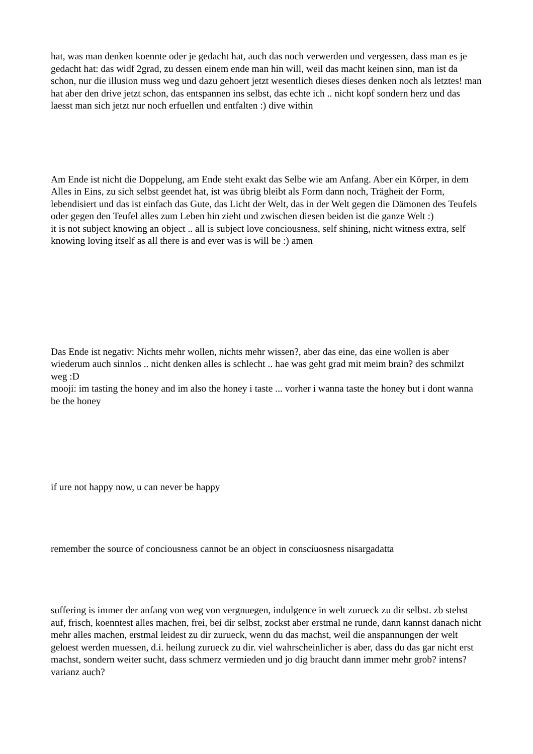hat, was man denken koennte oder je gedacht hat, auch das noch verwerden und vergessen, dass man es je gedacht hat: das widf 2grad, zu dessen einem ende man hin will, weil das macht keinen sinn, man ist da schon, nur die illusion muss weg und dazu gehoert jetzt wesentlich dieses dieses denken noch als letztes! man hat aber den drive jetzt schon, das entspannen ins selbst, das echte ich .. nicht kopf sondern herz und das laesst man sich jetzt nur noch erfuellen und entfalten :) dive within
Am Ende ist nicht die Doppelung, am Ende steht exakt das Selbe wie am Anfang. Aber ein Körper, in dem Alles in Eins, zu sich selbst geendet hat, ist was übrig bleibt als Form dann noch, Trägheit der Form, lebendisiert und das ist einfach das Gute, das Licht der Welt, das in der Welt gegen die Dämonen des Teufels oder gegen den Teufel alles zum Leben hin zieht und zwischen diesen beiden ist die ganze Welt :)
it is not subject knowing an object .. all is subject love conciousness, self shining, nicht witness extra, self knowing loving itself as all there is and ever was is will be :) amen
Das Ende ist negativ: Nichts mehr wollen, nichts mehr wissen?, aber das eine, das eine wollen is aber wiederum auch sinnlos .. nicht denken alles is schlecht .. hae was geht grad mit meim brain? des schmilzt weg :D
mooji: im tasting the honey and im also the honey i taste ... vorher i wanna taste the honey but i dont wanna be the honey
if ure not happy now, u can never be happy
remember the source of conciousness cannot be an object in consciuosness nisargadatta
suffering is immer der anfang von weg von vergnuegen, indulgence in welt zurueck zu dir selbst. zb stehst auf, frisch, koenntest alles machen, frei, bei dir selbst, zockst aber erstmal ne runde, dann kannst danach nicht mehr alles machen, erstmal leidest zu dir zurueck, wenn du das machst, weil die anspannungen der welt geloest werden muessen, d.i. heilung zurueck zu dir. viel wahrscheinlicher is aber, dass du das gar nicht erst machst, sondern weiter sucht, dass schmerz vermieden und jo dig braucht dann immer mehr grob? intens? varianz auch?